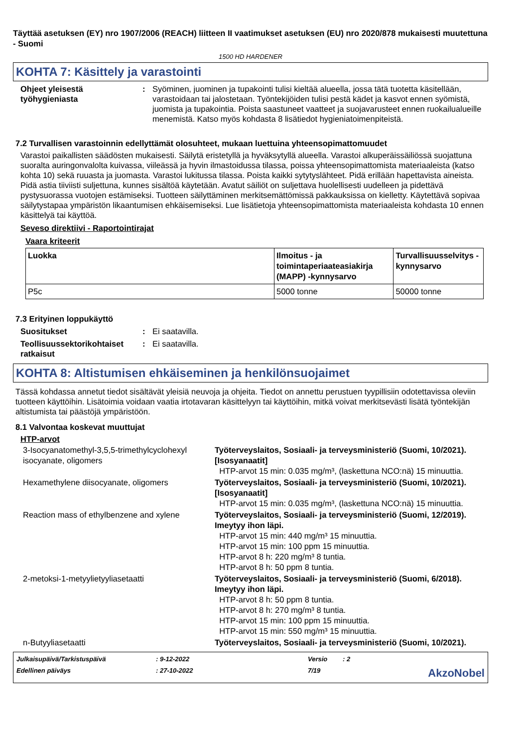Täyttää asetuksen (EY) nro 1907/2006 (REACH) liitteen II vaatimukset asetuksen (EU) nro 2020/878 mukaisesti muutettuna - Suomi
1500 HD HARDENER
KOHTA 7: Käsittely ja varastointi
Ohjeet yleisestä työhygieniasta
: Syöminen, juominen ja tupakointi tulisi kieltää alueella, jossa tätä tuotetta käsitellään, varastoidaan tai jalostetaan. Työntekijöiden tulisi pestä kädet ja kasvot ennen syömistä, juomista ja tupakointia. Poista saastuneet vaatteet ja suojavarusteet ennen ruokailualueille menemistä. Katso myös kohdasta 8 lisätiedot hygieniatoimenpiteistä.
7.2 Turvallisen varastoinnin edellyttämät olosuhteet, mukaan luettuina yhteensopimattomuudet
Varastoi paikallisten säädösten mukaisesti. Säilytä eristetyllä ja hyväksytyllä alueella. Varastoi alkuperäissäiliössä suojattuna suoralta auringonvalolta kuivassa, viileässä ja hyvin ilmastoidussa tilassa, poissa yhteensopimattomista materiaaleista (katso kohta 10) sekä ruuasta ja juomasta. Varastoi lukitussa tilassa. Poista kaikki sytytyslähteet. Pidä erillään hapettavista aineista. Pidä astia tiiviisti suljettuna, kunnes sisältöä käytetään. Avatut säiliöt on suljettava huolellisesti uudelleen ja pidettävä pystysuorassa vuotojen estämiseksi. Tuotteen säilyttäminen merkitsemättömissä pakkauksissa on kielletty. Käytettävä sopivaa säilytystapaa ympäristön likaantumisen ehkäisemiseksi. Lue lisätietoja yhteensopimattomista materiaaleista kohdasta 10 ennen käsittelyä tai käyttöä.
Seveso direktiivi - Raportointirajat
Vaara kriteerit
| Luokka | Ilmoitus - ja toimintaperiaateasiakirja (MAPP) -kynnysarvo | Turvallisuusselvitys - kynnysarvo |
| --- | --- | --- |
| P5c | 5000 tonne | 50000 tonne |
7.3 Erityinen loppukäyttö
Suositukset : Ei saatavilla.
Teollisuussektorikohtaiset ratkaisut
: Ei saatavilla.
KOHTA 8: Altistumisen ehkäiseminen ja henkilönsuojaimet
Tässä kohdassa annetut tiedot sisältävät yleisiä neuvoja ja ohjeita. Tiedot on annettu perustuen tyypillisiin odotettavissa oleviin tuotteen käyttöihin. Lisätoimia voidaan vaatia irtotavaran käsittelyyn tai käyttöihin, mitkä voivat merkitsevästi lisätä työntekijän altistumista tai päästöjä ympäristöön.
8.1 Valvontaa koskevat muuttujat
HTP-arvot
3-Isocyanatomethyl-3,5,5-trimethylcyclohexyl isocyanate, oligomers
Työterveyslaitos, Sosiaali- ja terveysministeriö (Suomi, 10/2021). [Isosyanaatit]
HTP-arvot 15 min: 0.035 mg/m³, (laskettuna NCO:nä) 15 minuuttia.
Hexamethylene diisocyanate, oligomers Työterveyslaitos, Sosiaali- ja terveysministeriö (Suomi, 10/2021). [Isosyanaatit]
HTP-arvot 15 min: 0.035 mg/m³, (laskettuna NCO:nä) 15 minuuttia.
Reaction mass of ethylbenzene and xylene
Työterveyslaitos, Sosiaali- ja terveysministeriö (Suomi, 12/2019). Imeytyy ihon läpi.
HTP-arvot 15 min: 440 mg/m³ 15 minuuttia.
HTP-arvot 15 min: 100 ppm 15 minuuttia.
HTP-arvot 8 h: 220 mg/m³ 8 tuntia.
HTP-arvot 8 h: 50 ppm 8 tuntia.
2-metoksi-1-metyylietyyliasetaatti Työterveyslaitos, Sosiaali- ja terveysministeriö (Suomi, 6/2018). Imeytyy ihon läpi.
HTP-arvot 8 h: 50 ppm 8 tuntia.
HTP-arvot 8 h: 270 mg/m³ 8 tuntia.
HTP-arvot 15 min: 100 ppm 15 minuuttia.
HTP-arvot 15 min: 550 mg/m³ 15 minuuttia.
n-Butyyliasetaatti Työterveyslaitos, Sosiaali- ja terveysministeriö (Suomi, 10/2021).
Julkaisupäivä/Tarkistuspäivä
: 9-12-2022
Versio
: 2
Edellinen päiväys
: 27-10-2022
7/19
AkzoNobel